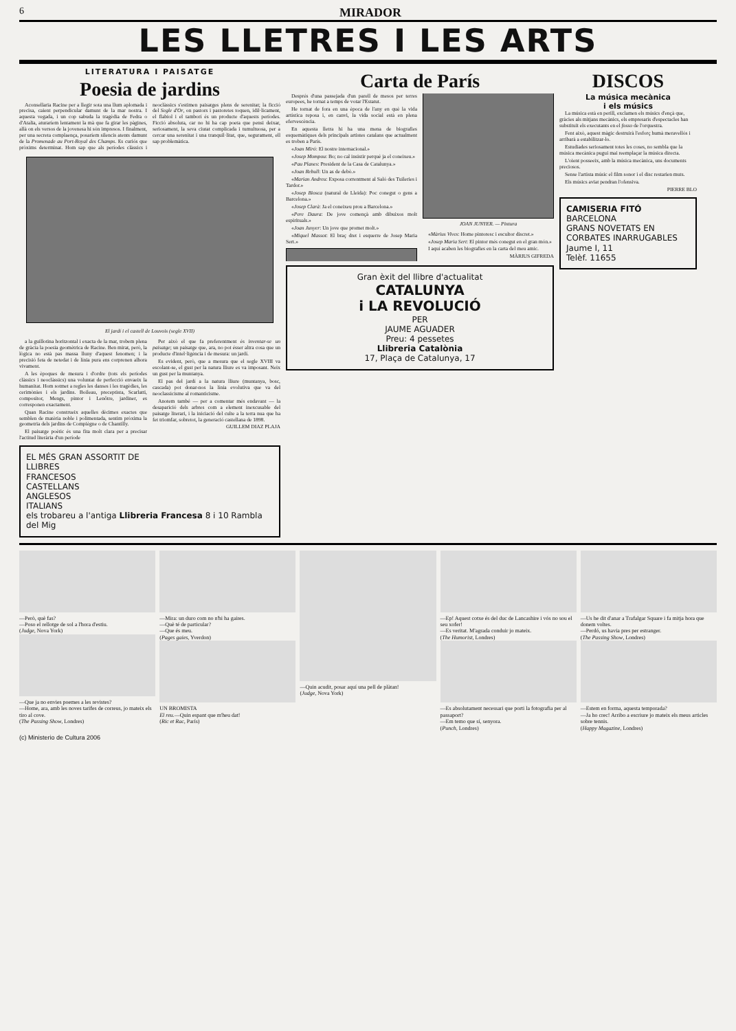6 MIRADOR
LES LLETRES I LES ARTS
LITERATURA I PAISATGE
Poesia de jardins
Aconsellaria Racine per a llegir sota una llum aplomada i precisa, caient perpendicular damunt de la mar nostra. I aquesta vegada, i un cop sabuda la tragèdia de Fedra o d'Atalia, aturaríem lentament la mà que fa girar les pàgines, allà on els versos de la jovenesa hi són impresos. I finalment, per una secreta complaença, posaríem silencis atents damunt de la Promenade au Port-Royal des Champs. Es curiós que pròxims determinat. Hom sap que als períodes clàssics i neoclàssics s'estimen paisatges plens de serenitat; la ficció del Segle d'Or, on pastors i pastoretes toquen, idil·licament, el flabiol i el tamborí és un producte d'aquests períodes. Ficció absoluta, car no hi ha cap poeta que pensi deixar, seriosament, la seva ciutat complicada i tumultuosa, per a cercar una serenitat i una tranquil·litat, que, segurament, ell sap problemàtica.
El jardí i el castell de Louvois (segle XVII)
a la guillotina horitzontal i exacta de la mar, trobem plena de gràcia la poesia geomètrica de Racine. Ben mirat, però, la lògica no està pas massa lluny d'aquest fenomen; i la precisió feta de netedat i de línia pura ens corprenen alhora vivament.
A les èpoques de mesura i d'ordre (tots els períodes clàssics i neoclàssics) una voluntat de perfecció envaeix la humanitat. Hom sotmet a regles les danses i les tragèdies, les cerimònies i els jardins. Boileau, preceptista, Scarlatti, compositor, Mengs, pintor i Lenôtre, jardiner, es corresponen exactament.
Quan Racine construeix aquelles dècimes exactes que semblen de matèria noble i polimentada, sentim pròxima la geometria dels jardins de Compiègne o de Chantilly.
El paisatge poètic és una fita molt clara per a precisar l'actitud literària d'un període
Per això el que fa preferentment és inventar-se un paisatge; un paisatge que, ara, no pot ésser altra cosa que un producte d'intel·ligència i de mesura: un jardí.
Es evident, però, que a mesura que el segle XVIII va escolant-se, el gust per la natura lliure es va imposant. Neix un gust per la muntanya.
El pas del jardí a la natura lliure (muntanya, bosc, cascada) pot donar-nos la línia evolutiva que va del neoclassicisme al romanticisme.
Anotem també — per a comentar més endavant — la desaparició dels arbres com a element inexcusable del paisatge literari, i la iniciació del culte a la terra nua que ha fet triomfar, sobretot, la generació castellana de 1898.
GUILLEM DIAZ PLAJA
EL MÉS GRAN ASSORTIT DE
LLIBRES
FRANCESOS
CASTELLANS
ANGLESOS
ITALIANS
els trobareu a l'antiga Llibreria Francesa 8 i 10 Rambla del Mig
Carta de París
Després d'una passejada d'un parell de mesos per terres europees, he tornat a temps de votar l'Estatut.
He tornat de fora en una època de l'any en què la vida artística reposa i, en canvi, la vida social està en plena efervescència.
En aquesta lletra hi ha una mena de biografies esquemàtiques dels principals artistes catalans que actualment es troben a París.
«Joan Miró: El nostre internacional.»
«Josep Mompou: Bo; no cal insistir perquè ja el coneixeu.»
«Pau Planes: President de la Casa de Catalunya.»
«Joan Rebull: Un as de debò.»
«Marian Andreu: Exposa correntment al Saló des Tuileries i Tardor.»
«Josep Biosca (natural de Lleida): Poc conegut o gens a Barcelona.»
«Josep Clarà: Ja el coneixeu prou a Barcelona.»
«Pere Daura: De jove començà amb dibuixos molt espirituals.»
«Joan Junyer: Un jove que promet molt.»
«Miquel Massot: El braç dret i esquerre de Josep Maria Sert.»
JOAN JUNYER. — Pintura
«Màrius Vives: Home pintoresc i escultor discret.»
«Josep Maria Sert: El pintor més conegut en el gran món.»
I aquí acaben les biografies en la carta del meu amic.
MÀRIUS GIFREDA
Gran èxit del llibre d'actualitat
CATALUNYA
i LA REVOLUCIÓ
PER
JAUME AGUADER
Preu: 4 pessetes
Llibreria Catalònia
17, Plaça de Catalunya, 17
DISCOS
La música mecànica
i els músics
La música està en perill, exclamen els músics d'ençà que, gràcies als mitjans mecànics, els empresaris d'espectacles han substituït els executants en el fosso de l'orquestra.
Fent això, aquest màgic destruirà l'esforç humà meravellós i arribarà a estabilitzar-lo.
Estudiades seriosament totes les coses, no sembla que la música mecànica pugui mai reemplaçar la música directa.
L'oient posseeix, amb la música mecànica, uns documents preciosos.
Sense l'artista músic el film sonor i el disc restarien muts.
Els músics aviat pendran l'ofensiva.
PIERRE BLO
CAMISERIA FITÓ BARCELONA
GRANS NOVETATS EN CORBATES INARRUGABLES
Jaume I, 11
Telèf. 11655
—Però, què fas?
—Poso el rellotge de sol a l'hora d'estiu.
(Judge, Nova York)
—Que ja no envies poemes a les revistes?
—Home, ara, amb les noves tarifes de correus, jo mateix els tiro al cove.
(The Passing Show, Londres)
—Mira: un duro com no n'hi ha gaires.
—Què té de particular?
—Que és meu.
(Pages gaies, Yverdon)
UN BROMISTA
El reu.—Quin espant que m'heu dat!
(Ric et Rac, París)
—Quin acudit, posar aquí una pell de plàtan!
(Judge, Nova York)
—Ep! Aquest cotxe és del duc de Lancashire i vós no sou el seu xofer!
—Es veritat. M'agrada conduir jo mateix.
(The Humorist, Londres)
—Es absolutament necessari que porti la fotografia per al passaport?
—Em temo que sí, senyora.
(Punch, Londres)
—Us he dit d'anar a Trafalgar Square i fa mitja hora que donem voltes.
—Perdó, us havia pres per estranger.
(The Passing Show, Londres)
—Estem en forma, aquesta temporada?
—Ja ho crec! Arribo a escriure jo mateix els meus articles sobre tennis.
(Happy Magazine, Londres)
(c) Ministerio de Cultura 2006